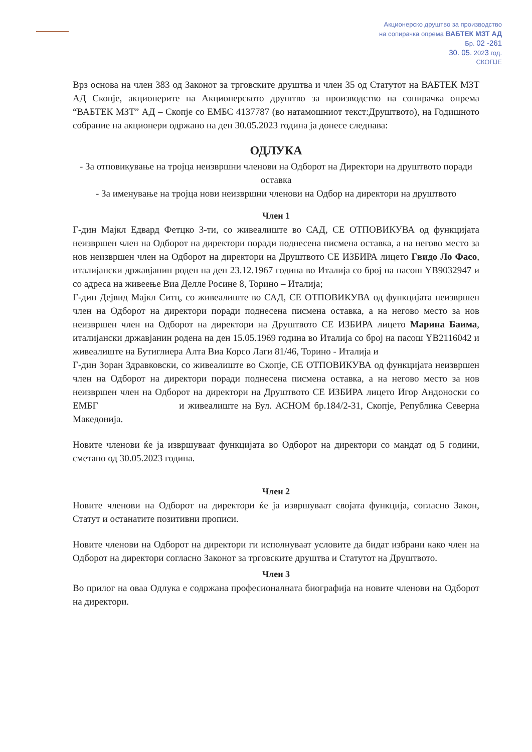Акционерско друштво за производство
на сопирачка опрема ВАБТЕК МЗТ АД
Бр. 02 -261
30. 05. 2023 год.
СКОПЈЕ
Врз основа на член 383 од Законот за трговските друштва и член 35 од Статутот на ВАБТЕК МЗТ АД Скопје, акционерите на Акционерското друштво за производство на сопирачка опрема “ВАБТЕК МЗТ” АД – Скопје со ЕМБС 4137787 (во натамошниот текст:Друштвото), на Годишното собрание на акционери одржано на ден 30.05.2023 година ја донесе следнава:
ОДЛУКА
- За отповикување на тројца неизвршни членови на Одборот на Директори на друштвото поради оставка
- За именување на тројца нови неизвршни членови на Одбор на директори на друштвото
Член 1
Г-дин Мајкл Едвард Фетцко 3-ти, со живеалиште во САД, СЕ ОТПОВИКУВА од функцијата неизвршен член на Одборот на директори поради поднесена писмена оставка, а на негово место за нов неизвршен член на Одборот на директори на Друштвото СЕ ИЗБИРА лицето Гвидо Ло Фасо, италијански државјанин роден на ден 23.12.1967 година во Италија со број на пасош YB9032947 и со адреса на живеење Виа Делле Росине 8, Торино – Италија;
Г-дин Дејвид Мајкл Ситц, со живеалиште во САД, СЕ ОТПОВИКУВА од функцијата неизвршен член на Одборот на директори поради поднесена писмена оставка, а на негово место за нов неизвршен член на Одборот на директори на Друштвото СЕ ИЗБИРА лицето Марина Баима, италијански државјанин родена на ден 15.05.1969 година во Италија со број на пасош YB2116042 и живеалиште на Бутиглиера Алта Виа Корсо Лаги 81/46, Торино - Италија и
Г-дин Зоран Здравковски, со живеалиште во Скопје, СЕ ОТПОВИКУВА од функцијата неизвршен член на Одборот на директори поради поднесена писмена оставка, а на негово место за нов неизвршен член на Одборот на директори на Друштвото СЕ ИЗБИРА лицето Игор Андоноски со ЕМБГ и живеалиште на Бул. АСНОМ бр.184/2-31, Скопје, Република Северна Македонија.
Новите членови ќе ја извршуваат функцијата во Одборот на директори со мандат од 5 години, сметано од 30.05.2023 година.
Член 2
Новите членови на Одборот на директори ќе ја извршуваат својата функција, согласно Закон, Статут и останатите позитивни прописи.
Новите членови на Одборот на директори ги исполнуваат условите да бидат избрани како член на Одборот на директори согласно Законот за трговските друштва и Статутот на Друштвото.
Член 3
Во прилог на оваа Одлука е содржана професионалната биографија на новите членови на Одборот на директори.